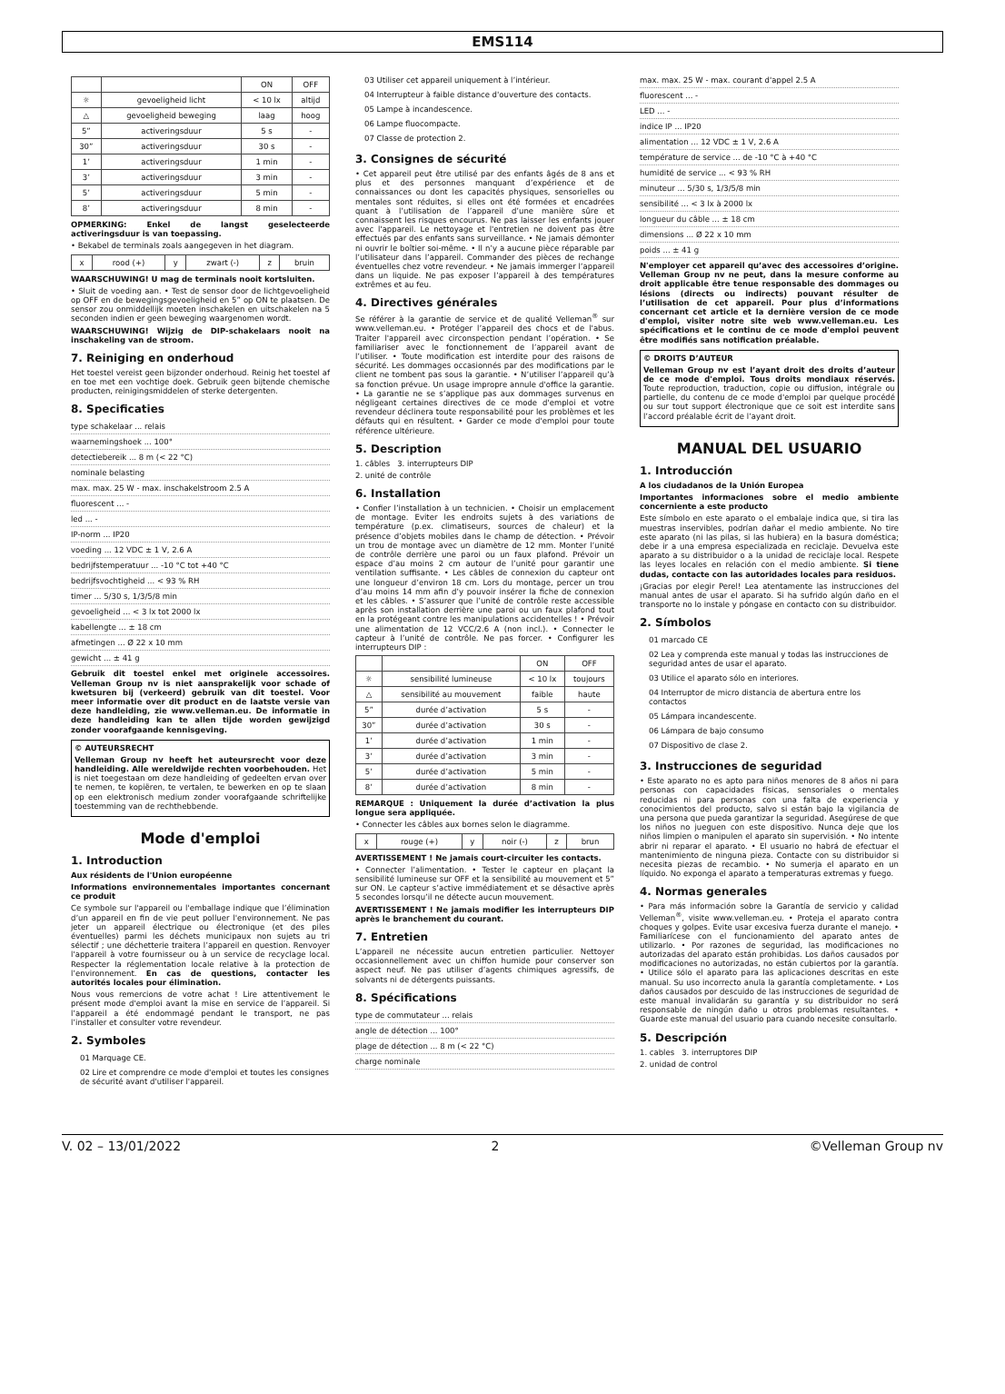EMS114
| | | ON | OFF |
| --- | --- | --- | --- |
| ☼ | gevoeligheid licht | < 10 lx | altijd |
| △ | gevoeligheid beweging | laag | hoog |
| 5” | activeringsduur | 5 s | - |
| 30” | activeringsduur | 30 s | - |
| 1’ | activeringsduur | 1 min | - |
| 3’ | activeringsduur | 3 min | - |
| 5’ | activeringsduur | 5 min | - |
| 8’ | activeringsduur | 8 min | - |
OPMERKING: Enkel de langst geselecteerde activeringsduur is van toepassing.
• Bekabel de terminals zoals aangegeven in het diagram.
| x | rood (+) | y | zwart (-) | z | bruin |
WAARSCHUWING! U mag de terminals nooit kortsluiten.
• Sluit de voeding aan. • Test de sensor door de lichtgevoeligheid op OFF en de bewegingsgevoeligheid en 5” op ON te plaatsen. De sensor zou onmiddellijk moeten inschakelen en uitschakelen na 5 seconden indien er geen beweging waargenomen wordt.
WAARSCHUWING! Wijzig de DIP-schakelaars nooit na inschakeling van de stroom.
7. Reiniging en onderhoud
Het toestel vereist geen bijzonder onderhoud. Reinig het toestel af en toe met een vochtige doek. Gebruik geen bijtende chemische producten, reinigingsmiddelen of sterke detergenten.
8. Specificaties
type schakelaar ... relais
waarnemingshoek ... 100°
detectiebereik ... 8 m (< 22 °C)
nominale belasting
max. max. 25 W - max. inschakelstroom 2.5 A
fluorescent ... -
led ... -
IP-norm ... IP20
voeding ... 12 VDC ± 1 V, 2.6 A
bedrijfstemperatuur ... -10 °C tot +40 °C
bedrijfsvochtigheid ... < 93 % RH
timer ... 5/30 s, 1/3/5/8 min
gevoeligheid ... < 3 lx tot 2000 lx
kabellengte ... ± 18 cm
afmetingen ... Ø 22 x 10 mm
gewicht ... ± 41 g
Gebruik dit toestel enkel met originele accessoires. Velleman Group nv is niet aansprakelijk voor schade of kwetsuren bij (verkeerd) gebruik van dit toestel. Voor meer informatie over dit product en de laatste versie van deze handleiding, zie www.velleman.eu. De informatie in deze handleiding kan te allen tijde worden gewijzigd zonder voorafgaande kennisgeving.
© AUTEURSRECHT
Velleman Group nv heeft het auteursrecht voor deze handleiding. Alle wereldwijde rechten voorbehouden. Het is niet toegestaan om deze handleiding of gedeelten ervan over te nemen, te kopiëren, te vertalen, te bewerken en op te slaan op een elektronisch medium zonder voorafgaande schriftelijke toestemming van de rechthebbende.
Mode d'emploi
1. Introduction
Aux résidents de l'Union européenne
Informations environnementales importantes concernant ce produit
Ce symbole sur l'appareil ou l'emballage indique que l’élimination d’un appareil en fin de vie peut polluer l'environnement. Ne pas jeter un appareil électrique ou électronique (et des piles éventuelles) parmi les déchets municipaux non sujets au tri sélectif ; une déchetterie traitera l’appareil en question. Renvoyer l'appareil à votre fournisseur ou à un service de recyclage local. Respecter la réglementation locale relative à la protection de l’environnement. En cas de questions, contacter les autorités locales pour élimination.
Nous vous remercions de votre achat ! Lire attentivement le présent mode d'emploi avant la mise en service de l’appareil. Si l’appareil a été endommagé pendant le transport, ne pas l’installer et consulter votre revendeur.
2. Symboles
01 Marquage CE.
02 Lire et comprendre ce mode d'emploi et toutes les consignes de sécurité avant d'utiliser l'appareil.
03 Utiliser cet appareil uniquement à l’intérieur.
04 Interrupteur à faible distance d'ouverture des contacts.
05 Lampe à incandescence.
06 Lampe fluocompacte.
07 Classe de protection 2.
3. Consignes de sécurité
• Cet appareil peut être utilisé par des enfants âgés de 8 ans et plus et des personnes manquant d’expérience et de connaissances ou dont les capacités physiques, sensorielles ou mentales sont réduites, si elles ont été formées et encadrées quant à l’utilisation de l’appareil d’une manière sûre et connaissent les risques encourus. Ne pas laisser les enfants jouer avec l'appareil. Le nettoyage et l'entretien ne doivent pas être effectués par des enfants sans surveillance. • Ne jamais démonter ni ouvrir le boîtier soi-même. • Il n’y a aucune pièce réparable par l’utilisateur dans l’appareil. Commander des pièces de rechange éventuelles chez votre revendeur. • Ne jamais immerger l’appareil dans un liquide. Ne pas exposer l’appareil à des températures extrêmes et au feu.
4. Directives générales
Se référer à la garantie de service et de qualité Velleman<sup>®</sup> sur www.velleman.eu. • Protéger l’appareil des chocs et de l'abus. Traiter l'appareil avec circonspection pendant l’opération. • Se familiariser avec le fonctionnement de l’appareil avant de l’utiliser. • Toute modification est interdite pour des raisons de sécurité. Les dommages occasionnés par des modifications par le client ne tombent pas sous la garantie. • N’utiliser l’appareil qu’à sa fonction prévue. Un usage impropre annule d'office la garantie. • La garantie ne se s’applique pas aux dommages survenus en négligeant certaines directives de ce mode d'emploi et votre revendeur déclinera toute responsabilité pour les problèmes et les défauts qui en résultent. • Garder ce mode d'emploi pour toute référence ultérieure.
5. Description
1. câbles 3. interrupteurs DIP
2. unité de contrôle
6. Installation
• Confier l’installation à un technicien. • Choisir un emplacement de montage. Eviter les endroits sujets à des variations de température (p.ex. climatiseurs, sources de chaleur) et la présence d’objets mobiles dans le champ de détection. • Prévoir un trou de montage avec un diamètre de 12 mm. Monter l’unité de contrôle derrière une paroi ou un faux plafond. Prévoir un espace d’au moins 2 cm autour de l’unité pour garantir une ventilation suffisante. • Les câbles de connexion du capteur ont une longueur d’environ 18 cm. Lors du montage, percer un trou d’au moins 14 mm afin d’y pouvoir insérer la fiche de connexion et les câbles. • S’assurer que l’unité de contrôle reste accessible après son installation derrière une paroi ou un faux plafond tout en la protégeant contre les manipulations accidentelles ! • Prévoir une alimentation de 12 VCC/2.6 A (non incl.). • Connecter le capteur à l’unité de contrôle. Ne pas forcer. • Configurer les interrupteurs DIP :
| | | ON | OFF |
| --- | --- | --- | --- |
| ☼ | sensibilité lumineuse | < 10 lx | toujours |
| △ | sensibilité au mouvement | faible | haute |
| 5” | durée d’activation | 5 s | - |
| 30” | durée d’activation | 30 s | - |
| 1’ | durée d’activation | 1 min | - |
| 3’ | durée d’activation | 3 min | - |
| 5’ | durée d’activation | 5 min | - |
| 8’ | durée d’activation | 8 min | - |
REMARQUE : Uniquement la durée d’activation la plus longue sera appliquée.
• Connecter les câbles aux bornes selon le diagramme.
| x | rouge (+) | y | noir (-) | z | brun |
AVERTISSEMENT ! Ne jamais court-circuiter les contacts.
• Connecter l’alimentation. • Tester le capteur en plaçant la sensibilité lumineuse sur OFF et la sensibilité au mouvement et 5” sur ON. Le capteur s’active immédiatement et se désactive après 5 secondes lorsqu’il ne détecte aucun mouvement.
AVERTISSEMENT ! Ne jamais modifier les interrupteurs DIP après le branchement du courant.
7. Entretien
L’appareil ne nécessite aucun entretien particulier. Nettoyer occasionnellement avec un chiffon humide pour conserver son aspect neuf. Ne pas utiliser d’agents chimiques agressifs, de solvants ni de détergents puissants.
8. Spécifications
type de commutateur ... relais
angle de détection ... 100°
plage de détection ... 8 m (< 22 °C)
charge nominale
max. max. 25 W - max. courant d'appel 2.5 A
fluorescent ... -
LED ... -
indice IP ... IP20
alimentation ... 12 VDC ± 1 V, 2.6 A
température de service ... de -10 °C à +40 °C
humidité de service ... < 93 % RH
minuteur ... 5/30 s, 1/3/5/8 min
sensibilité ... < 3 lx à 2000 lx
longueur du câble ... ± 18 cm
dimensions ... Ø 22 x 10 mm
poids ... ± 41 g
N'employer cet appareil qu’avec des accessoires d’origine. Velleman Group nv ne peut, dans la mesure conforme au droit applicable être tenue responsable des dommages ou lésions (directs ou indirects) pouvant résulter de l’utilisation de cet appareil. Pour plus d’informations concernant cet article et la dernière version de ce mode d'emploi, visiter notre site web www.velleman.eu. Les spécifications et le continu de ce mode d'emploi peuvent être modifiés sans notification préalable.
© DROITS D’AUTEUR
Velleman Group nv est l’ayant droit des droits d’auteur de ce mode d'emploi. Tous droits mondiaux réservés. Toute reproduction, traduction, copie ou diffusion, intégrale ou partielle, du contenu de ce mode d'emploi par quelque procédé ou sur tout support électronique que ce soit est interdite sans l’accord préalable écrit de l’ayant droit.
MANUAL DEL USUARIO
1. Introducción
A los ciudadanos de la Unión Europea
Importantes informaciones sobre el medio ambiente concerniente a este producto
Este símbolo en este aparato o el embalaje indica que, si tira las muestras inservibles, podrían dañar el medio ambiente. No tire este aparato (ni las pilas, si las hubiera) en la basura doméstica; debe ir a una empresa especializada en reciclaje. Devuelva este aparato a su distribuidor o a la unidad de reciclaje local. Respete las leyes locales en relación con el medio ambiente. Si tiene dudas, contacte con las autoridades locales para residuos.
¡Gracias por elegir Perel! Lea atentamente las instrucciones del manual antes de usar el aparato. Si ha sufrido algún daño en el transporte no lo instale y póngase en contacto con su distribuidor.
2. Símbolos
01 marcado CE
02 Lea y comprenda este manual y todas las instrucciones de seguridad antes de usar el aparato.
03 Utilice el aparato sólo en interiores.
04 Interruptor de micro distancia de abertura entre los contactos
05 Lámpara incandescente.
06 Lámpara de bajo consumo
07 Dispositivo de clase 2.
3. Instrucciones de seguridad
• Este aparato no es apto para niños menores de 8 años ni para personas con capacidades físicas, sensoriales o mentales reducidas ni para personas con una falta de experiencia y conocimientos del producto, salvo si están bajo la vigilancia de una persona que pueda garantizar la seguridad. Asegúrese de que los niños no jueguen con este dispositivo. Nunca deje que los niños limpien o manipulen el aparato sin supervisión. • No intente abrir ni reparar el aparato. • El usuario no habrá de efectuar el mantenimiento de ninguna pieza. Contacte con su distribuidor si necesita piezas de recambio. • No sumerja el aparato en un líquido. No exponga el aparato a temperaturas extremas y fuego.
4. Normas generales
• Para más información sobre la Garantía de servicio y calidad Velleman<sup>®</sup>, visite www.velleman.eu. • Proteja el aparato contra choques y golpes. Evite usar excesiva fuerza durante el manejo. • Familiarícese con el funcionamiento del aparato antes de utilizarlo. • Por razones de seguridad, las modificaciones no autorizadas del aparato están prohibidas. Los daños causados por modificaciones no autorizadas, no están cubiertos por la garantía. • Utilice sólo el aparato para las aplicaciones descritas en este manual. Su uso incorrecto anula la garantía completamente. • Los daños causados por descuido de las instrucciones de seguridad de este manual invalidarán su garantía y su distribuidor no será responsable de ningún daño u otros problemas resultantes. • Guarde este manual del usuario para cuando necesite consultarlo.
5. Descripción
1. cables 3. interruptores DIP
2. unidad de control
V. 02 – 13/01/2022 2 ©Velleman Group nv